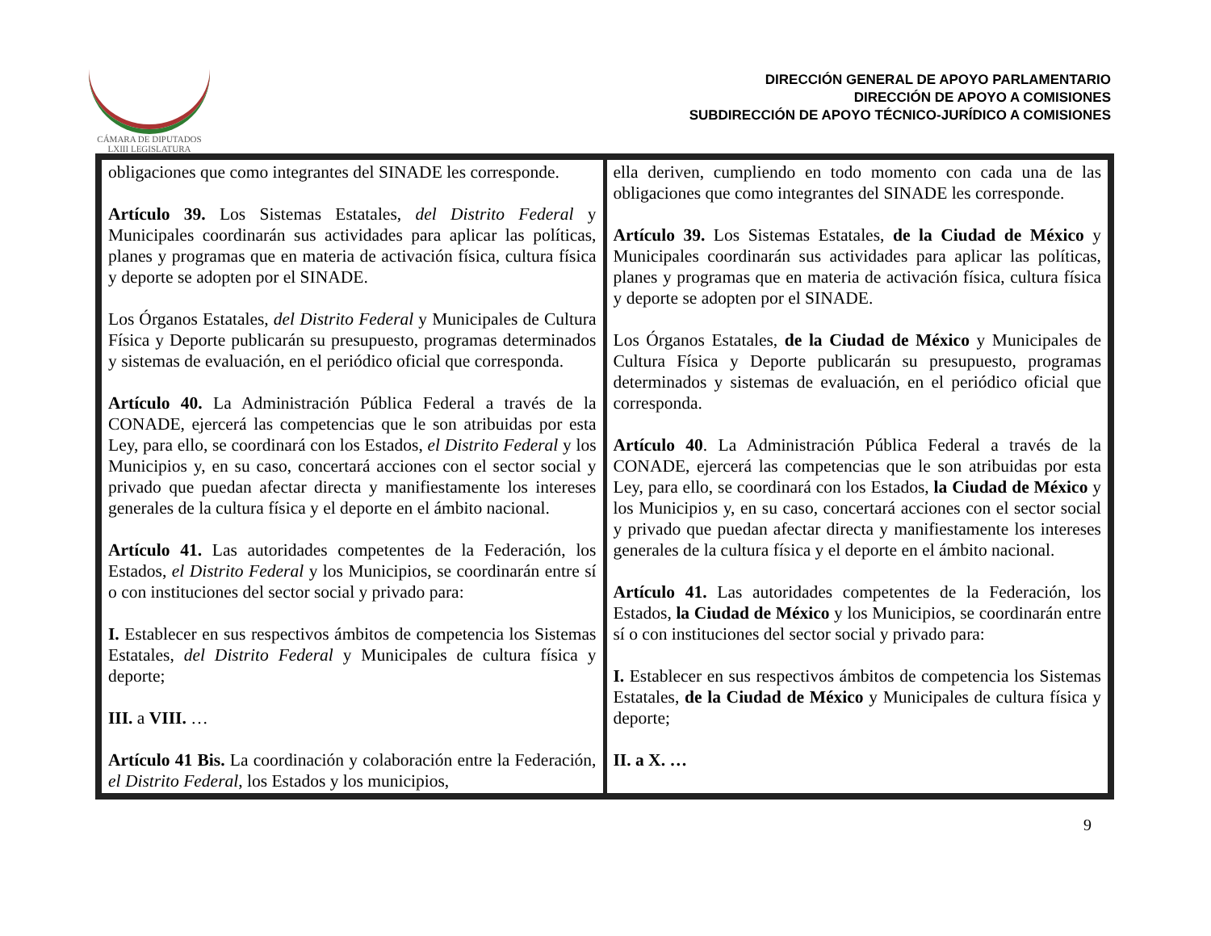CÁMARA DE DIPUTADOS
LXIII LEGISLATURA
DIRECCIÓN GENERAL DE APOYO PARLAMENTARIO
DIRECCIÓN DE APOYO A COMISIONES
SUBDIRECCIÓN DE APOYO TÉCNICO-JURÍDICO A COMISIONES
| obligaciones que como integrantes del SINADE les corresponde. Artículo 39. Los Sistemas Estatales, del Distrito Federal y Municipales coordinarán sus actividades para aplicar las políticas, planes y programas que en materia de activación física, cultura física y deporte se adopten por el SINADE. Los Órganos Estatales, del Distrito Federal y Municipales de Cultura Física y Deporte publicarán su presupuesto, programas determinados y sistemas de evaluación, en el periódico oficial que corresponda. Artículo 40. La Administración Pública Federal a través de la CONADE, ejercerá las competencias que le son atribuidas por esta Ley, para ello, se coordinará con los Estados, el Distrito Federal y los Municipios y, en su caso, concertará acciones con el sector social y privado que puedan afectar directa y manifiestamente los intereses generales de la cultura física y el deporte en el ámbito nacional. Artículo 41. Las autoridades competentes de la Federación, los Estados, el Distrito Federal y los Municipios, se coordinarán entre sí o con instituciones del sector social y privado para: I. Establecer en sus respectivos ámbitos de competencia los Sistemas Estatales, del Distrito Federal y Municipales de cultura física y deporte; III. a VIII. … Artículo 41 Bis. La coordinación y colaboración entre la Federación, el Distrito Federal , los Estados y los municipios, | ella deriven, cumpliendo en todo momento con cada una de las obligaciones que como integrantes del SINADE les corresponde. Artículo 39. Los Sistemas Estatales, de la Ciudad de México y Municipales coordinarán sus actividades para aplicar las políticas, planes y programas que en materia de activación física, cultura física y deporte se adopten por el SINADE. Los Órganos Estatales, de la Ciudad de México y Municipales de Cultura Física y Deporte publicarán su presupuesto, programas determinados y sistemas de evaluación, en el periódico oficial que corresponda. Artículo 40 . La Administración Pública Federal a través de la CONADE, ejercerá las competencias que le son atribuidas por esta Ley, para ello, se coordinará con los Estados, la Ciudad de México y los Municipios y, en su caso, concertará acciones con el sector social y privado que puedan afectar directa y manifiestamente los intereses generales de la cultura física y el deporte en el ámbito nacional. Artículo 41. Las autoridades competentes de la Federación, los Estados, la Ciudad de México y los Municipios, se coordinarán entre sí o con instituciones del sector social y privado para: I. Establecer en sus respectivos ámbitos de competencia los Sistemas Estatales, de la Ciudad de México y Municipales de cultura física y deporte; II. a X. … |
9